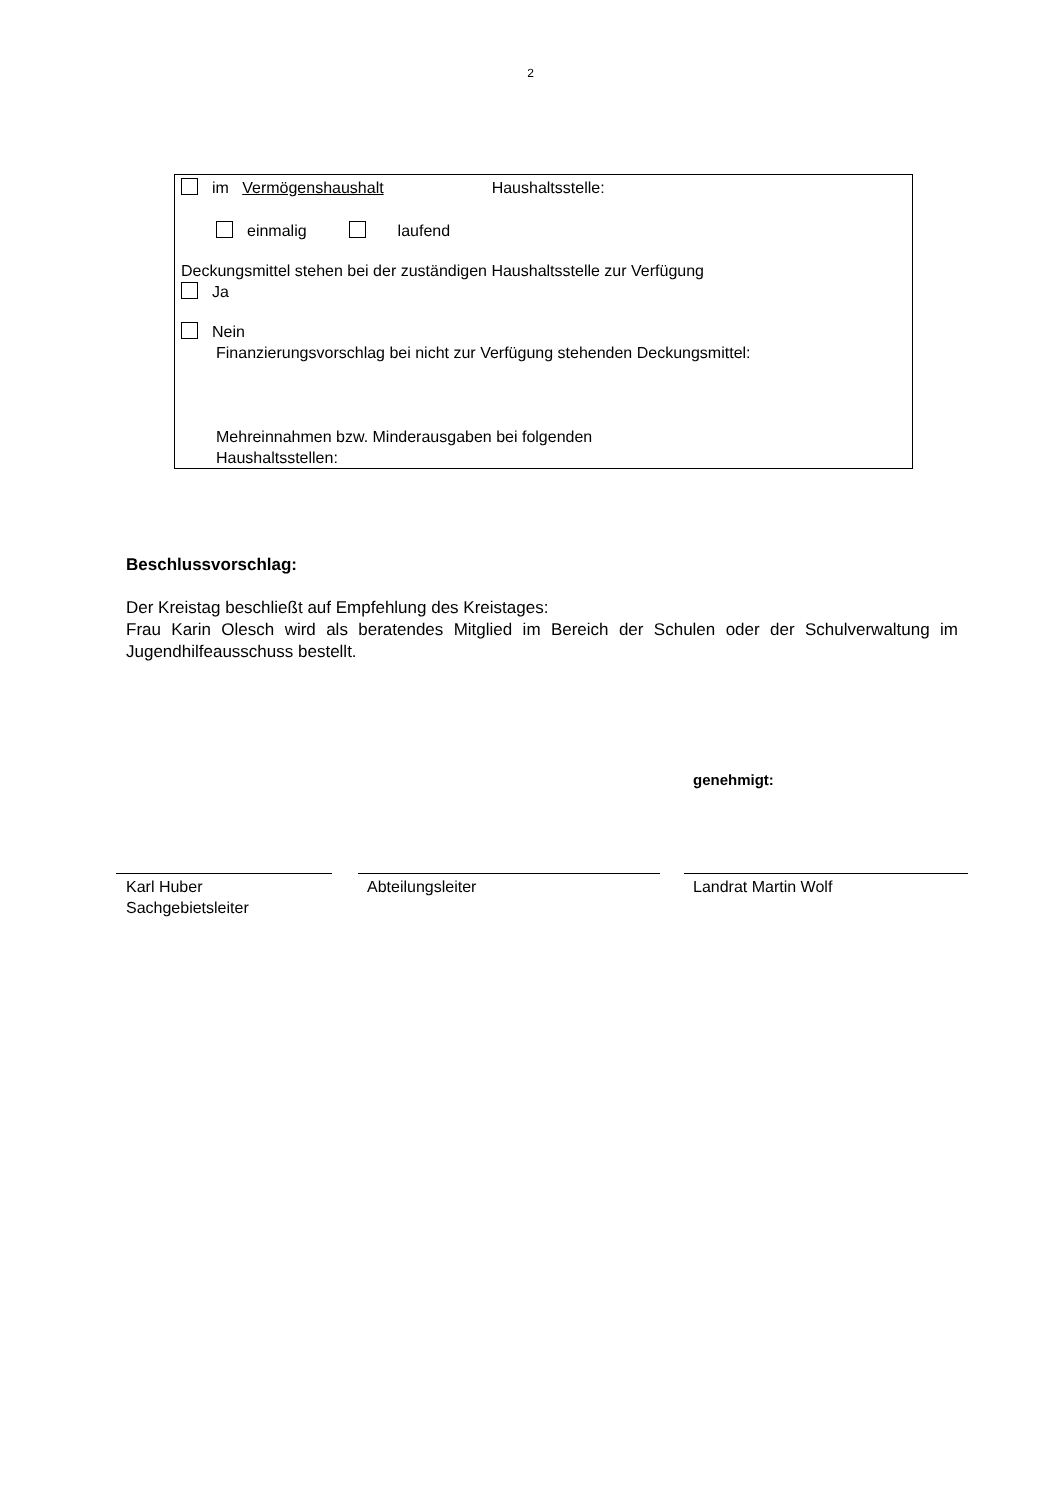2
im Vermögenshaushalt Haushaltsstelle:
einmalig laufend
Deckungsmittel stehen bei der zuständigen Haushaltsstelle zur Verfügung
Ja
Nein
Finanzierungsvorschlag bei nicht zur Verfügung stehenden Deckungsmittel:
Mehreinnahmen bzw. Minderausgaben bei folgenden
Haushaltsstellen:
Beschlussvorschlag:
Der Kreistag beschließt auf Empfehlung des Kreistages:
Frau Karin Olesch wird als beratendes Mitglied im Bereich der Schulen oder der Schulverwaltung im Jugendhilfeausschuss bestellt.
genehmigt:
Karl Huber
Sachgebietsleiter
Abteilungsleiter Landrat Martin Wolf